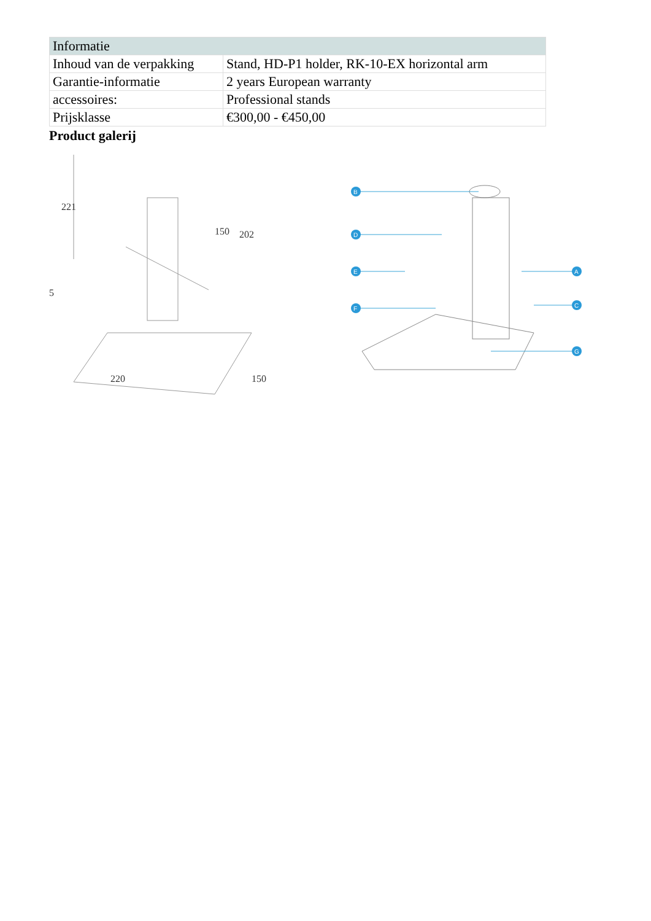| Informatie | |
| --- | --- |
| Inhoud van de verpakking | Stand, HD-P1 holder, RK-10-EX horizontal arm |
| Garantie-informatie | 2 years European warranty |
| accessoires: | Professional stands |
| Prijsklasse | €300,00 - €450,00 |
Product galerij
221
150
202
5
220
150
B
D
E
F
A
C
G